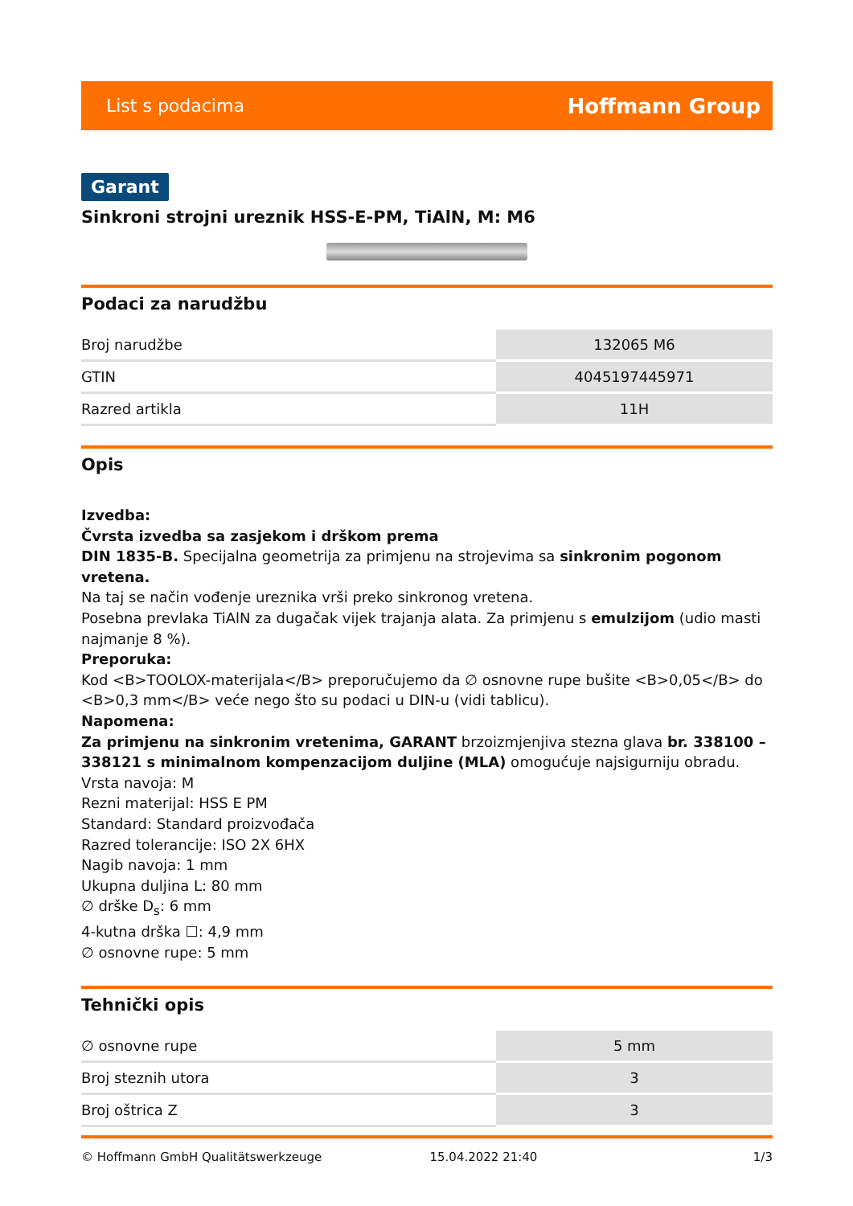List s podacima Hoffmann Group
Garant
Sinkroni strojni ureznik HSS-E-PM, TiAlN, M: M6
Podaci za narudžbu
| Broj narudžbe | 132065 M6 |
| GTIN | 4045197445971 |
| Razred artikla | 11H |
Opis
Izvedba:
Čvrsta izvedba sa zasjekom i drškom prema
DIN 1835-B. Specijalna geometrija za primjenu na strojevima sa sinkronim pogonom vretena.
Na taj se način vođenje ureznika vrši preko sinkronog vretena.
Posebna prevlaka TiAlN za dugačak vijek trajanja alata. Za primjenu s emulzijom (udio masti najmanje 8 %).
Preporuka:
Kod <B>TOOLOX-materijala</B> preporučujemo da ∅ osnovne rupe bušite <B>0,05</B> do <B>0,3 mm</B> veće nego što su podaci u DIN-u (vidi tablicu).
Napomena:
Za primjenu na sinkronim vretenima, GARANT brzoizmjenjiva stezna glava br. 338100 – 338121 s minimalnom kompenzacijom duljine (MLA) omogućuje najsigurniju obradu.
Vrsta navoja: M
Rezni materijal: HSS E PM
Standard: Standard proizvođača
Razred tolerancije: ISO 2X 6HX
Nagib navoja: 1 mm
Ukupna duljina L: 80 mm
∅ drške D<sub>s</sub>: 6 mm
4-kutna drška ☐: 4,9 mm
∅ osnovne rupe: 5 mm
Tehnički opis
| ∅ osnovne rupe | 5 mm |
| Broj steznih utora | 3 |
| Broj oštrica Z | 3 |
© Hoffmann GmbH Qualitätswerkzeuge 15.04.2022 21:40 1/3